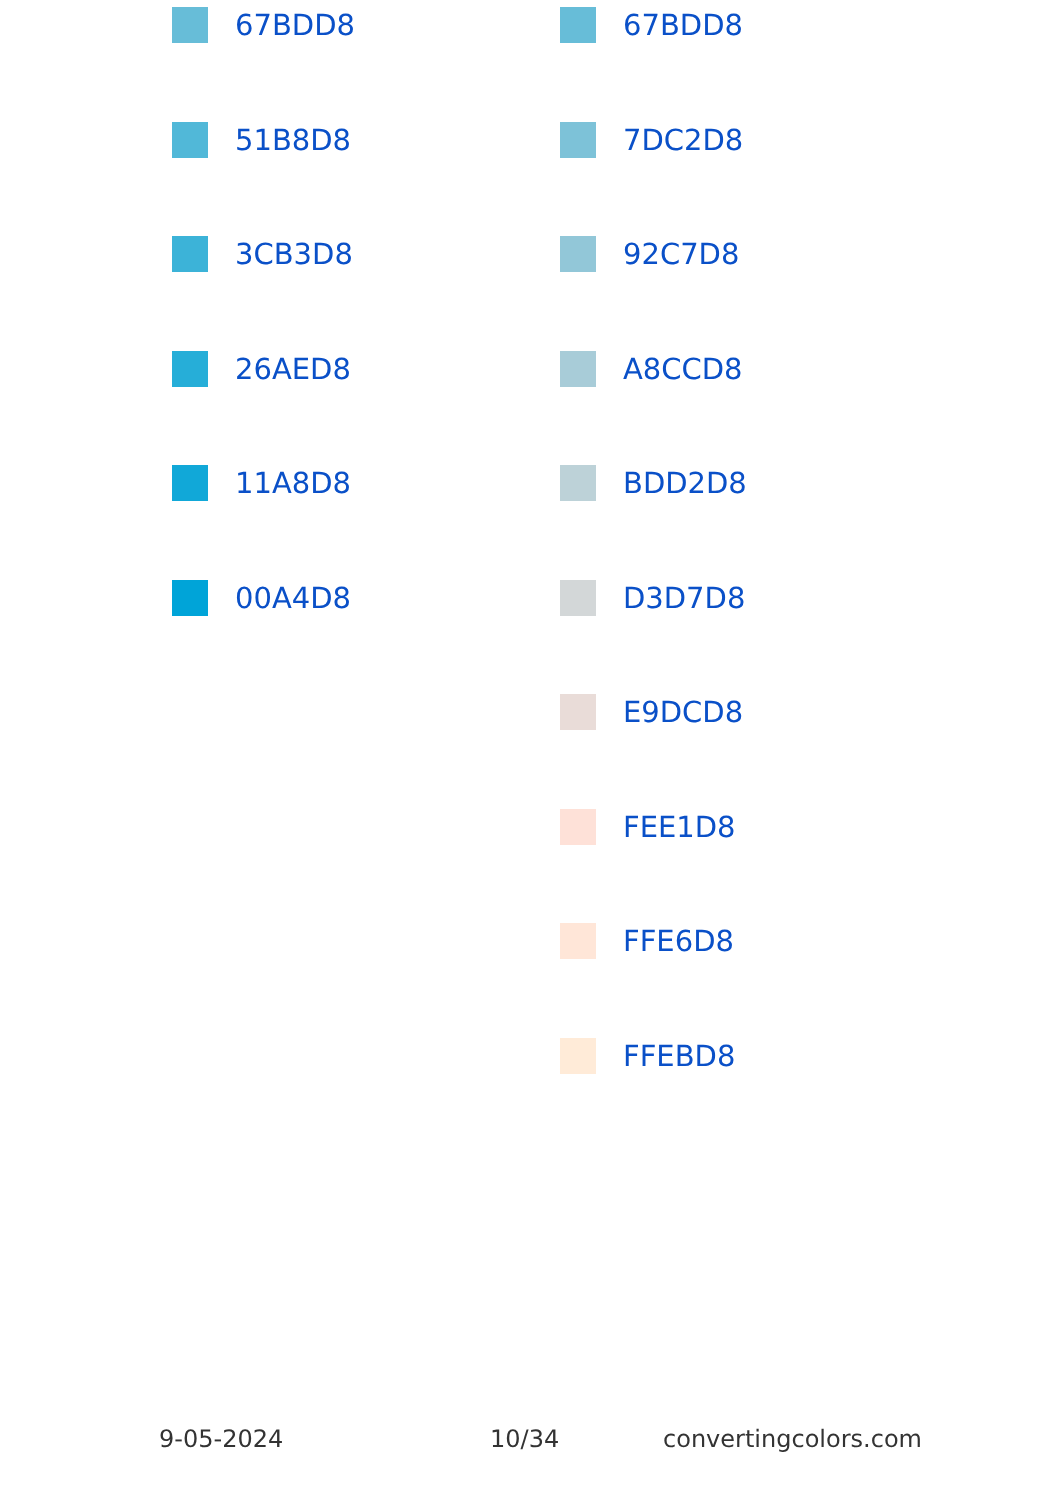67BDD8
51B8D8
3CB3D8
26AED8
11A8D8
00A4D8
67BDD8
7DC2D8
92C7D8
A8CCD8
BDD2D8
D3D7D8
E9DCD8
FEE1D8
FFE6D8
FFEBD8
9-05-2024 10/34 convertingcolors.com